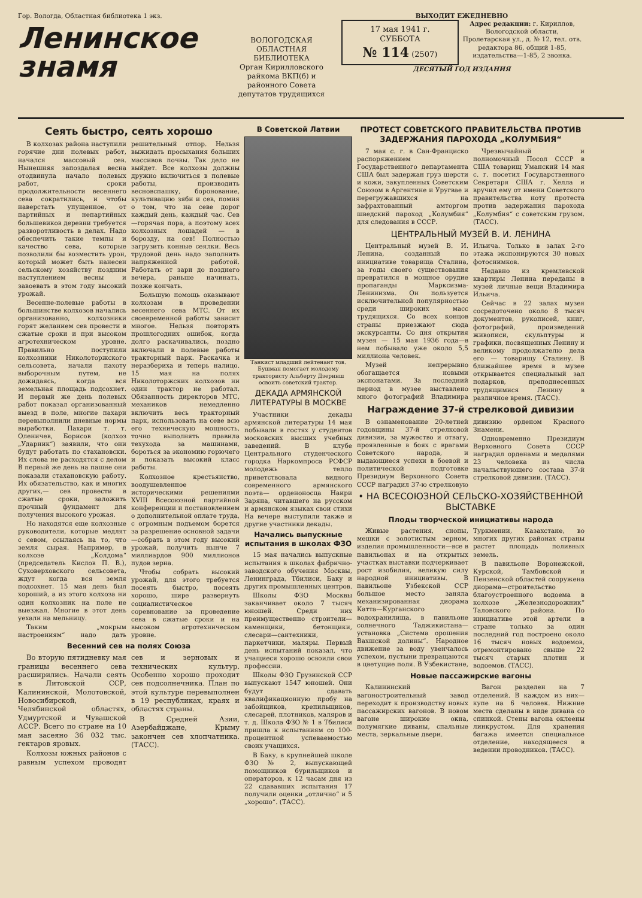Гор. Вологда, Областная библиотека 1 экз.
Ленинское знамя
ВОЛОГОДСКАЯ ОБЛАСТНАЯ БИБЛИОТЕКА
Орган Кирилловского райкома ВКП(б) и районного Совета депутатов трудящихся
ВЫХОДИТ ЕЖЕДНЕВНО
17 мая 1941 г.
СУББОТА
№ 114 (2507)
Адрес редакции: г. Кириллов, Вологодской области, Пролетарская ул., д. № 12, тел. отв. редактора 86, общий 1-85, издательства—1-85, 2 звонка.
ДЕСЯТЫЙ ГОД ИЗДАНИЯ
Сеять быстро, сеять хорошо
В колхозах района наступили горячие дни полевых работ, начался массовый сев. Нынешняя запоздалая весна отодвинула начало полевых работ, сроки продолжительности весеннего сева сократились, и чтобы наверстать упущенное, от партийных и непартийных большевиков деревни требуется разворотливость в делах. Надо обеспечить такие темпы и качество сева, которые позволили бы возместить урон, который может быть нанесен сельскому хозяйству поздним наступлением весны и завоевать в этом году высокий урожай.
Весенне-полевые работы в большинстве колхозов начались организованно, колхозники горят желанием сев провести в сжатые сроки и при высоком агротехническом уровне. Правильно поступили колхозники Николоторжского сельсовета, начали пахоту выборочным путем, не дожидаясь, когда вся земельная площадь подсохнет. И первый же день полевых работ показал организованный выезд в поле, многие пахари перевыполнили дневные нормы выработки. Пахари т. т. Оленичев, Борисов (колхоз „Ударник“) заявили, что они будут работать по стахановски. Их слова не расходятся с делом В первый же день на пашне они показали стахановскую работу. Их обязательство, как и многих других,— сев провести в сжатые сроки, заложить прочный фундамент для получения высокого урожая.
Но находятся еще колхозные руководители, которые медлят с севом, ссылаясь на то, что земля сырая. Например, в колхозе „Колдома“ (председатель Кислов П. В.), Суховерховского сельсовета, ждут когда вся земля подсохнет. 15 мая день был хороший, а из этого колхоза ни один колхозник на поле не выезжал. Многие в этот день уехали на мельницу.
Таким „мокрым настроениям“ надо дать решительный отпор. Нельзя выжидать просыхания больших массивов почвы. Так дело не выйдет. Все колхозы должны дружно включиться в полевые работы, производить весновспашку, боронование, культивацию зяби и сев, помня о том, что на севе дорог каждый день, каждый час. Сев—горячая пора, а поэтому всех колхозных лошадей — в борозду, на сев! Полностью загрузить конные сеялки. Весь трудовой день надо заполнить напряженной работой. Работать от зари до позднего вечера, раньше начинать, позже кончать.
Большую помощь оказывают колхозам в проведении весеннего сева МТС. От их своевременной работы зависит многое. Нельзя повторять прошлогодних ошибок, когда долго раскачивались, поздно включали в полевые работы тракторный парк. Раскачка и неразбериха и теперь налицо. 15 мая на полях Николоторжских колхозов ни один трактор не работал. Обязанность директоров МТС, механиков немедленно включить весь тракторный парк, использовать на севе всю его техническую мощность, точно выполнять правила техухода за машинами, бороться за экономию горючего и показать высокий класс работы.
Колхозное крестьянство, воодушевленное историческими решениями XVIII Всесоюзной партийной конференции и постановлением о дополнительной оплате труда, с огромным подъемом борется за разрешение основной задачи—собрать в этом году высокий урожай, получить нынче 7 миллиардов 900 миллионов пудов зерна.
Чтобы собрать высокий урожай, для этого требуется посеять быстро, посеять хорошо, шире развернуть социалистическое соревнование за проведение сева в сжатые сроки и на высоком агротехническом уровне.
Весенний сев на полях Союза
Во вторую пятидневку мая границы весеннего сева расширились. Начали сеять в Литовской ССР, Калининской, Молотовской, Новосибирской, Челябинской областях, Удмуртской и Чувашской АССР. Всего по стране на 10 мая засеяно 36 032 тыс. гектаров яровых.
Колхозы южных районов с равным успехом проводят сев и зерновых и технических культур. Особенно хорошо проходит сев подсолнечника. План по этой культуре перевыполнен в 19 республиках, краях и областях страны.
В Средней Азии, Азербайджане, Крыму закончен сев хлопчатника. (ТАСС).
В Советской Латвии
Танкист младший лейтенант тов. Бушман помогает молодому трактористу Альберту Дзеринш освоить советский трактор.
ДЕКАДА АРМЯНСКОЙ ЛИТЕРАТУРЫ В МОСКВЕ
Участники декады армянской литературы 14 мая побывали в гостях у студентов московских высших учебных заведений. В клубе Центрального студенческого городка Наркомпроса РСФСР молодежь тепло приветствовала видного современного армянского поэта— орденоносца Наири Заряна, читавшего на русском и армянском языках свои стихи На вечере выступили также и другие участники декады.
Начались выпускные испытания в школах ФЗО
15 мая начались выпускные испытания в школах фабрично-заводского обучения Москвы, Ленинграда, Тбилиси, Баку и других промышленных центров.
Школы ФЗО Москвы заканчивает около 7 тысяч юношей. Среди них преимущественно строители—каменщики, бетонщики, слесари—сантехники, паркетчики, маляры. Первый день испытаний показал, что учащиеся хорошо освоили свои профессии.
Школы ФЗО Грузинской ССР выпускают 1547 юношей. Они будут сдавать квалификационную пробу на забойщиков, крепильщиков, слесарей, плотников, маляров и т. д. Школа ФЗО № 1 в Тбилиси пришла к испытаниям со 100-процентной успеваемостью своих учащихся.
В Баку, в крупнейшей школе ФЗО № 2, выпускающей помощников бурильщиков и операторов, к 12 часам дня из 22 сдававших испытания 17 получили оценки „отлично“ и 5 „хорошо“. (ТАСС).
ПРОТЕСТ СОВЕТСКОГО ПРАВИТЕЛЬСТВА ПРОТИВ ЗАДЕРЖАНИЯ ПАРОХОДА „КОЛУМБИЯ“
7 мая с. г. в Сан-Франциско распоряжением Государственного департамента США был задержан груз шерсти и кожи, закупленных Советским Союзом в Аргентине и Уругвае и перегружавшихся на зафрахтованный амторгом шведский пароход „Колумбия“ для следования в СССР.
Чрезвычайный и полномочный Посол СССР в США товарищ Уманский 14 мая с. г. посетил Государственного Секретаря США г. Хелла и вручил ему от имени Советского правительства ноту протеста против задержания парохода „Колумбия“ с советским грузом. (ТАСС).
ЦЕНТРАЛЬНЫЙ МУЗЕЙ В. И. ЛЕНИНА
Центральный музей В. И. Ленина, созданный по инициативе товарища Сталина, за годы своего существования превратился в мощное орудие пропаганды Марксизма-Ленинизма. Он пользуется исключительной популярностью среди широких масс трудящихся. Со всех концов страны приезжают сюда экскурсанты. Со дня открытия музея — 15 мая 1936 года—в нем побывало уже около 5,5 миллиона человек.
Музей непрерывно обогащается новыми экспонатами. За последний период в музее выставлено много фотографий Владимира Ильича. Только в залах 2-го этажа экспонируются 30 новых фотоснимков.
Недавно из кремлевской квартиры Ленина переданы в музей личные вещи Владимира Ильича.
Сейчас в 22 залах музея сосредоточено около 8 тысяч документов, рукописей, книг, фотографий, произведений живописи, скульптуры и графики, посвященных Ленину и великому продолжателю дела его — товарищу Сталину. В ближайшее время в музее открывается специальный зал подарков, преподнесенных трудящимися Ленину в различное время. (ТАСС).
Награждение 37-й стрелковой дивизии
В ознаменование 20-летней годовщины 37-й стрелковой дивизии, за мужество и отвагу, проявленные в боях с врагами Советского народа, и выдающиеся успехи в боевой и политической подготовке Президиум Верховного Совета СССР наградил 37-ю стрелковую дивизию орденом Красного Знамени.
Одновременно Президиум Верховного Совета СССР наградил орденами и медалями 23 человека из числа начальствующего состава 37-й стрелковой дивизии. (ТАСС).
• НА ВСЕСОЮЗНОЙ СЕЛЬСКО-ХОЗЯЙСТВЕННОЙ ВЫСТАВКЕ
Плоды творческой инициативы народа
Живые растения, снопы, мешки с золотистым зерном, изделия промышленности—все в павильонах и на открытых участках выставки подчеркивает рост изобилия, великую силу народной инициативы. В павильоне Узбекской ССР большое место заняла механизированная диорама Катта—Курганского водохранилища, в павильоне солнечного Таджикистана—установка „Система орошения Вахшской долины“. Народное движение за воду увенчалось успехом, пустыни превращаются в цветущие поля. В Узбекистане, Туркмении, Казахстане, во многих других районах страны растет площадь поливных земель.
В павильоне Воронежской, Курской, Тамбовской и Пензенской областей сооружена диорама—строительство благоустроенного водоема в колхозе „Железнодорожник“ Таловского района. По инициативе этой артели в стране только за один последний год построено около 16 тысяч новых водоемов, отремонтировано свыше 22 тысяч старых плотин и водоемов. (ТАСС).
Новые пассажирские вагоны
Калининский вагоностроительный завод переходит к производству новых пассажирских вагонов. В новом вагоне широкие окна, полумягкие диваны, спальные места, зеркальные двери.
Вагон разделен на 7 отделений. В каждом из них—купе на 6 человек. Нижние места сделаны в виде дивана со спинкой. Стены вагона оклеены линкрустом. Для хранения багажа имеется специальное отделение, находящееся в ведении проводников. (ТАСС).